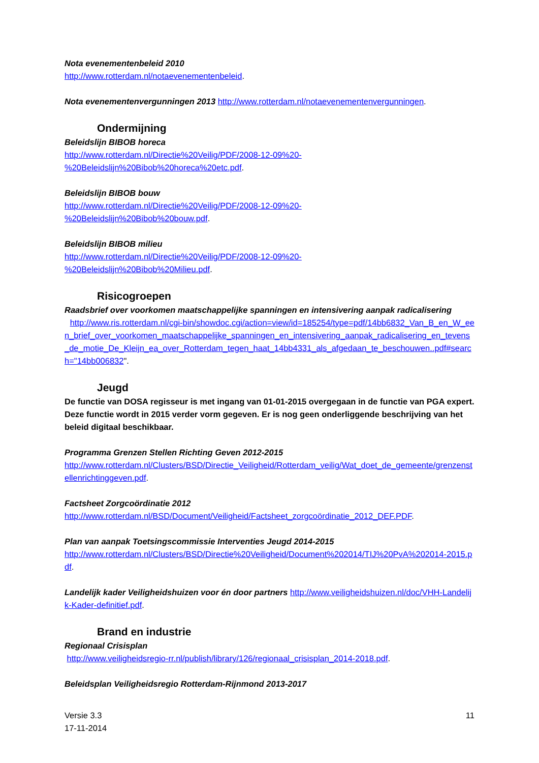Nota evenementenbeleid 2010
http://www.rotterdam.nl/notaevenementenbeleid.
Nota evenementenvergunningen 2013 http://www.rotterdam.nl/notaevenementenvergunningen.
Ondermijning
Beleidslijn BIBOB horeca
http://www.rotterdam.nl/Directie%20Veilig/PDF/2008-12-09%20-
%20Beleidslijn%20Bibob%20horeca%20etc.pdf.
Beleidslijn BIBOB bouw
http://www.rotterdam.nl/Directie%20Veilig/PDF/2008-12-09%20-
%20Beleidslijn%20Bibob%20bouw.pdf.
Beleidslijn BIBOB milieu
http://www.rotterdam.nl/Directie%20Veilig/PDF/2008-12-09%20-
%20Beleidslijn%20Bibob%20Milieu.pdf.
Risicogroepen
Raadsbrief over voorkomen maatschappelijke spanningen en intensivering aanpak radicalisering
http://www.ris.rotterdam.nl/cgi-bin/showdoc.cgi/action=view/id=185254/type=pdf/14bb6832_Van_B_en_W_een_brief_over_voorkomen_maatschappelijke_spanningen_en_intensivering_aanpak_radicalisering_en_tevens_de_motie_De_Kleijn_ea_over_Rotterdam_tegen_haat_14bb4331_als_afgedaan_te_beschouwen..pdf#search="14bb006832".
Jeugd
De functie van DOSA regisseur is met ingang van 01-01-2015 overgegaan in de functie van PGA expert. Deze functie wordt in 2015 verder vorm gegeven. Er is nog geen onderliggende beschrijving van het beleid digitaal beschikbaar.
Programma Grenzen Stellen Richting Geven 2012-2015
http://www.rotterdam.nl/Clusters/BSD/Directie_Veiligheid/Rotterdam_veilig/Wat_doet_de_gemeente/grenzenstellenrichtinggeven.pdf.
Factsheet Zorgcoördinatie 2012
http://www.rotterdam.nl/BSD/Document/Veiligheid/Factsheet_zorgcoördinatie_2012_DEF.PDF.
Plan van aanpak Toetsingscommissie Interventies Jeugd 2014-2015
http://www.rotterdam.nl/Clusters/BSD/Directie%20Veiligheid/Document%202014/TIJ%20PvA%202014-2015.pdf.
Landelijk kader Veiligheidshuizen voor én door partners http://www.veiligheidshuizen.nl/doc/VHH-Landelijk-Kader-definitief.pdf.
Brand en industrie
Regionaal Crisisplan
http://www.veiligheidsregio-rr.nl/publish/library/126/regionaal_crisisplan_2014-2018.pdf.
Beleidsplan Veiligheidsregio Rotterdam-Rijnmond 2013-2017
Versie 3.3
17-11-2014
11